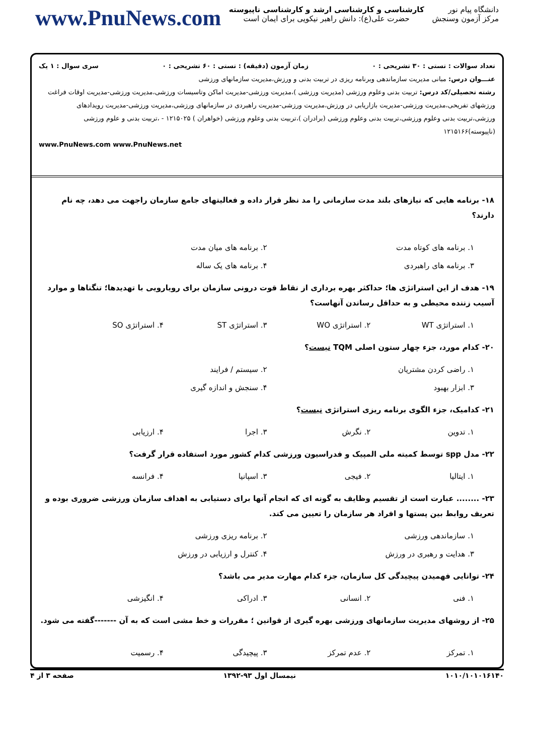دانشگاه پیام نور
مرکز آزمون وسنجش
کارشناسی و کارشناسی ارشد و کارشناسی ناپیوسته
حضرت علی(ع): دانش راهبر نیکویی برای ایمان است
www.PnuNews.com
تعداد سوالات : تستی : ۳۰ تشریحی : ۰ زمان آزمون (دقیقه) : تستی : ۶۰ تشریحی : ۰ سری سوال : ۱ یک
عنـــوان درس: مبانی مدیریت سازماندهی وبرنامه ریزی در تربیت بدنی و ورزش،مدیریت سازمانهای ورزشی
رشته تحصیلی/کد درس: تربیت بدنی وعلوم ورزشی (مدیریت ورزشی )،مدیریت ورزشی-مدیریت اماکن وتاسیسات ورزشی،مدیریت ورزشی-مدیریت اوقات فراغت ورزشهای تفریحی،مدیریت ورزشی-مدیریت بازاریابی در ورزش،مدیریت ورزشی-مدیریت راهبردی در سازمانهای ورزشی،مدیریت ورزشی-مدیریت رویدادهای ورزشی،تربیت بدنی وعلوم ورزشی،تربیت بدنی وعلوم ورزشی (برادران )،تربیت بدنی وعلوم ورزشی (خواهران ) ۱۲۱۵۰۲۵ - ،تربیت بدنی و علوم ورزشی (ناپیوسته)۱۲۱۵۱۶۶
www.PnuNews.com www.PnuNews.net
۱۸- برنامه هایی که نیازهای بلند مدت سازمانی را مد نظر قرار داده و فعالیتهای جامع سازمان راجهت می دهد، چه نام دارند؟
۱. برنامه های کوتاه مدت ۲. برنامه های میان مدت ۳. برنامه های راهبردی ۴. برنامه های یک ساله
۱۹- هدف از این استراتژی ها؛ حداکثر بهره برداری از نقاط قوت درونی سازمان برای رویارویی با تهدیدها؛ تنگناها و موارد آسیب زننده محیطی و به حداقل رساندن آنهاست؟
۱. استراتژی WT ۲. استراتژی WO ۳. استراتژی ST ۴. استراتژی SO
۲۰- کدام مورد، جزء چهار ستون اصلی TQM نیست؟
۱. راضی کردن مشتریان ۲. سیستم / فرایند ۳. ابزار بهبود ۴. سنجش و اندازه گیری
۲۱- کدامیک، جزء الگوی برنامه ریزی استراتژی نیست؟
۱. تدوین ۲. نگرش ۳. اجرا ۴. ارزیابی
۲۲- مدل spp توسط کمیته ملی المپیک و فدراسیون ورزشی کدام کشور مورد استفاده قرار گرفت؟
۱. ایتالیا ۲. فیجی ۳. اسپانیا ۴. فرانسه
۲۳- ........ عبارت است از تقسیم وظایف به گونه ای که انجام آنها برای دستیابی به اهداف سازمان ورزشی ضروری بوده و تعریف روابط بین پستها و افراد هر سازمان را تعیین می کند.
۱. سازماندهی ورزشی ۲. برنامه ریزی ورزشی ۳. هدایت و رهبری در ورزش ۴. کنترل و ارزیابی در ورزش
۲۴- توانایی فهمیدن پیچیدگی کل سازمان، جزء کدام مهارت مدیر می باشد؟
۱. فنی ۲. انسانی ۳. ادراکی ۴. انگیزشی
۲۵- از روشهای مدیریت سازمانهای ورزشی بهره گیری از قوانین ؛ مقررات و خط مشی است که به آن -------گفته می شود.
۱. تمرکز ۲. عدم تمرکز ۳. پیچیدگی ۴. رسمیت
۱۰۱۰/۱۰۱۰۱۶۱۴۰ نیمسال اول ۹۳-۱۳۹۲ صفحه ۳ از ۴